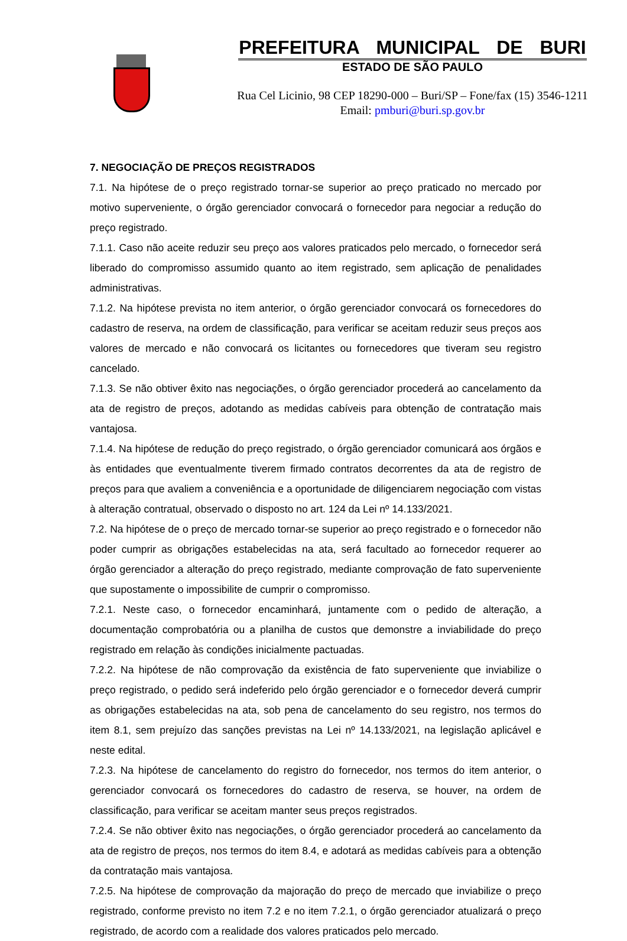PREFEITURA MUNICIPAL DE BURI
ESTADO DE SÃO PAULO
Rua Cel Licinio, 98 CEP 18290-000 – Buri/SP – Fone/fax (15) 3546-1211
Email: pmburi@buri.sp.gov.br
7. NEGOCIAÇÃO DE PREÇOS REGISTRADOS
7.1. Na hipótese de o preço registrado tornar-se superior ao preço praticado no mercado por motivo superveniente, o órgão gerenciador convocará o fornecedor para negociar a redução do preço registrado.
7.1.1. Caso não aceite reduzir seu preço aos valores praticados pelo mercado, o fornecedor será liberado do compromisso assumido quanto ao item registrado, sem aplicação de penalidades administrativas.
7.1.2. Na hipótese prevista no item anterior, o órgão gerenciador convocará os fornecedores do cadastro de reserva, na ordem de classificação, para verificar se aceitam reduzir seus preços aos valores de mercado e não convocará os licitantes ou fornecedores que tiveram seu registro cancelado.
7.1.3. Se não obtiver êxito nas negociações, o órgão gerenciador procederá ao cancelamento da ata de registro de preços, adotando as medidas cabíveis para obtenção de contratação mais vantajosa.
7.1.4. Na hipótese de redução do preço registrado, o órgão gerenciador comunicará aos órgãos e às entidades que eventualmente tiverem firmado contratos decorrentes da ata de registro de preços para que avaliem a conveniência e a oportunidade de diligenciarem negociação com vistas à alteração contratual, observado o disposto no art. 124 da Lei nº 14.133/2021.
7.2. Na hipótese de o preço de mercado tornar-se superior ao preço registrado e o fornecedor não poder cumprir as obrigações estabelecidas na ata, será facultado ao fornecedor requerer ao órgão gerenciador a alteração do preço registrado, mediante comprovação de fato superveniente que supostamente o impossibilite de cumprir o compromisso.
7.2.1. Neste caso, o fornecedor encaminhará, juntamente com o pedido de alteração, a documentação comprobatória ou a planilha de custos que demonstre a inviabilidade do preço registrado em relação às condições inicialmente pactuadas.
7.2.2. Na hipótese de não comprovação da existência de fato superveniente que inviabilize o preço registrado, o pedido será indeferido pelo órgão gerenciador e o fornecedor deverá cumprir as obrigações estabelecidas na ata, sob pena de cancelamento do seu registro, nos termos do item 8.1, sem prejuízo das sanções previstas na Lei nº 14.133/2021, na legislação aplicável e neste edital.
7.2.3. Na hipótese de cancelamento do registro do fornecedor, nos termos do item anterior, o gerenciador convocará os fornecedores do cadastro de reserva, se houver, na ordem de classificação, para verificar se aceitam manter seus preços registrados.
7.2.4. Se não obtiver êxito nas negociações, o órgão gerenciador procederá ao cancelamento da ata de registro de preços, nos termos do item 8.4, e adotará as medidas cabíveis para a obtenção da contratação mais vantajosa.
7.2.5. Na hipótese de comprovação da majoração do preço de mercado que inviabilize o preço registrado, conforme previsto no item 7.2 e no item 7.2.1, o órgão gerenciador atualizará o preço registrado, de acordo com a realidade dos valores praticados pelo mercado.